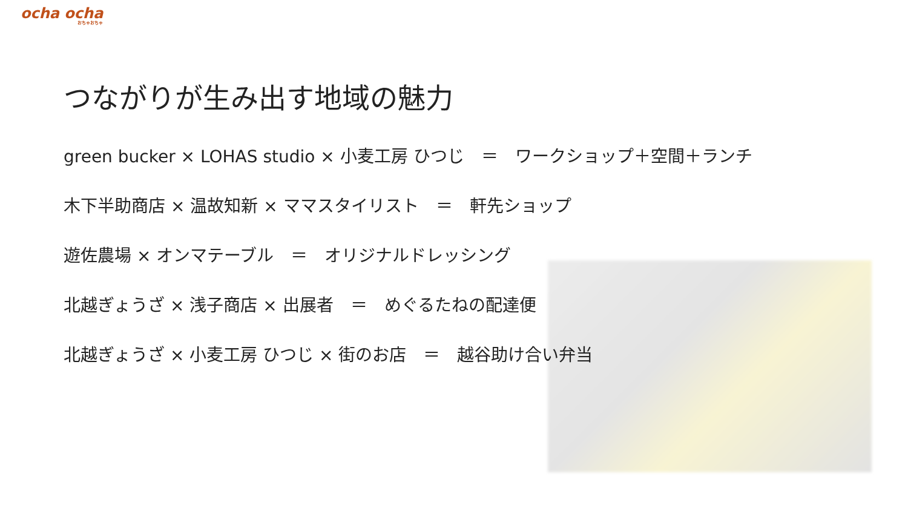ocha ocha
おちゃおちゃ
つながりが生み出す地域の魅力
green bucker × LOHAS studio × 小麦工房 ひつじ　＝　ワークショップ＋空間＋ランチ
木下半助商店 × 温故知新 × ママスタイリスト　＝　軒先ショップ
遊佐農場 × オンマテーブル　＝　オリジナルドレッシング
北越ぎょうざ × 浅子商店 × 出展者　＝　めぐるたねの配達便
北越ぎょうざ × 小麦工房 ひつじ × 街のお店　＝　越谷助け合い弁当